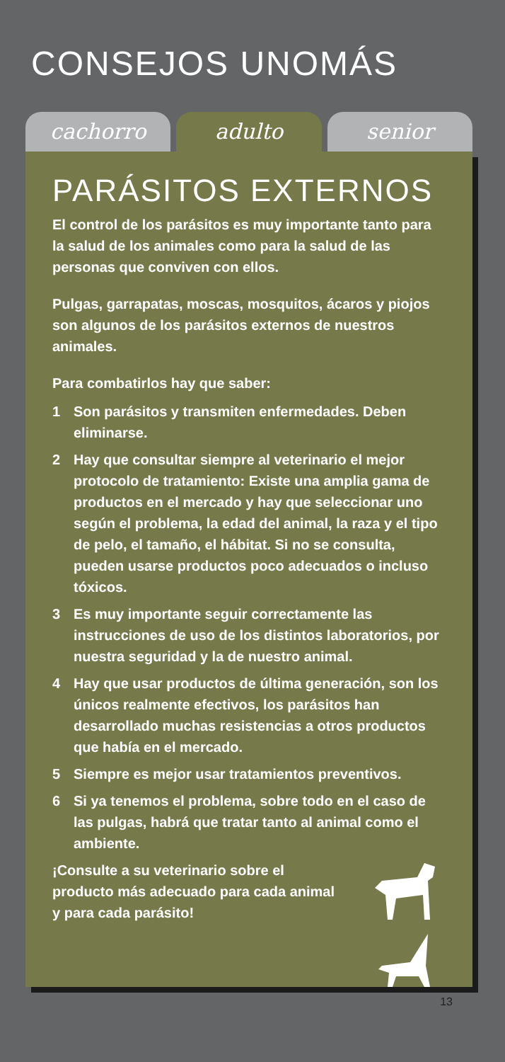CONSEJOS UNOMÁS
cachorro adulto senior
PARÁSITOS EXTERNOS
El control de los parásitos es muy importante tanto para la salud de los animales como para la salud de las personas que conviven con ellos.
Pulgas, garrapatas, moscas, mosquitos, ácaros y piojos son algunos de los parásitos externos de nuestros animales.
Para combatirlos hay que saber:
1 Son parásitos y transmiten enfermedades. Deben eliminarse.
2 Hay que consultar siempre al veterinario el mejor protocolo de tratamiento: Existe una amplia gama de productos en el mercado y hay que seleccionar uno según el problema, la edad del animal, la raza y el tipo de pelo, el tamaño, el hábitat. Si no se consulta, pueden usarse productos poco adecuados o incluso tóxicos.
3 Es muy importante seguir correctamente las instrucciones de uso de los distintos laboratorios, por nuestra seguridad y la de nuestro animal.
4 Hay que usar productos de última generación, son los únicos realmente efectivos, los parásitos han desarrollado muchas resistencias a otros productos que había en el mercado.
5 Siempre es mejor usar tratamientos preventivos.
6 Si ya tenemos el problema, sobre todo en el caso de las pulgas, habrá que tratar tanto al animal como el ambiente.
¡Consulte a su veterinario sobre el producto más adecuado para cada animal y para cada parásito!
13